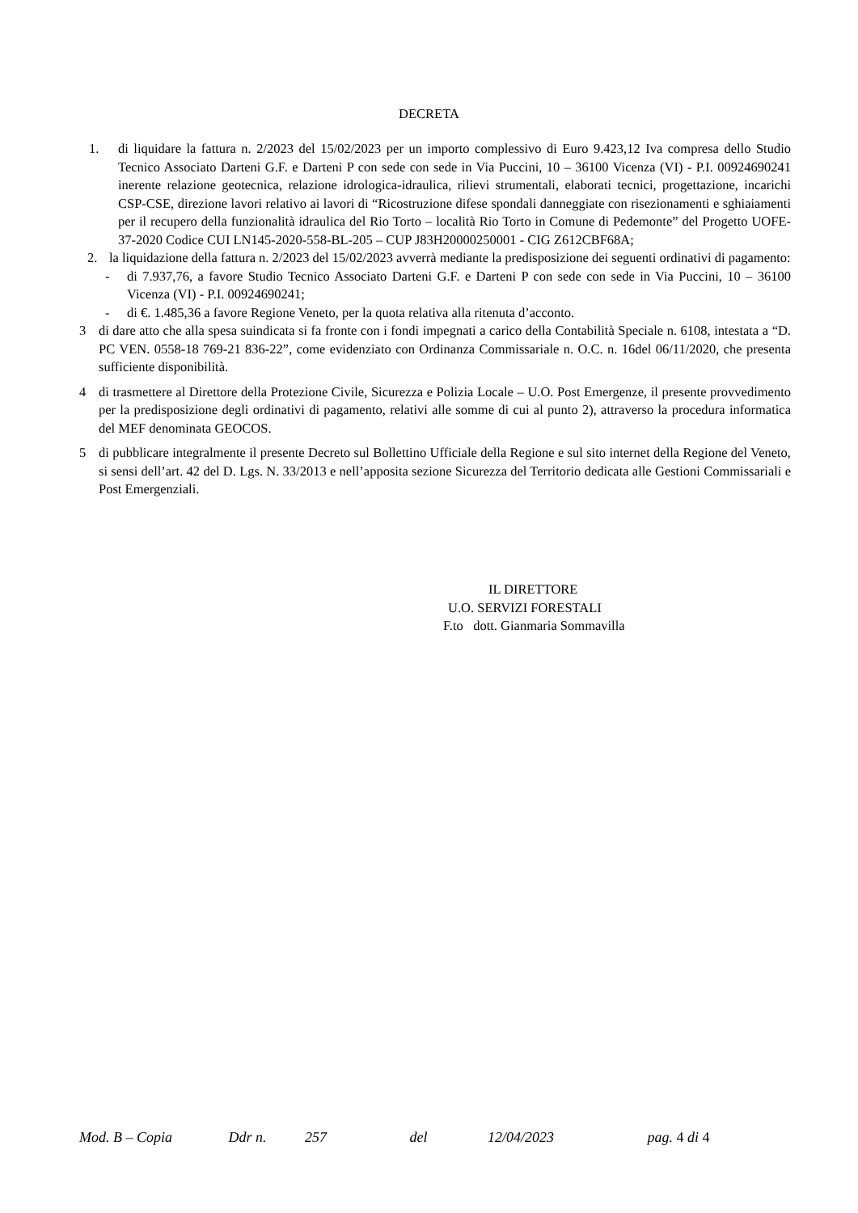DECRETA
1. di liquidare la fattura n. 2/2023 del 15/02/2023 per un importo complessivo di Euro 9.423,12 Iva compresa dello Studio Tecnico Associato Darteni G.F. e Darteni P con sede con sede in Via Puccini, 10 – 36100 Vicenza (VI) - P.I. 00924690241 inerente relazione geotecnica, relazione idrologica-idraulica, rilievi strumentali, elaborati tecnici, progettazione, incarichi CSP-CSE, direzione lavori relativo ai lavori di “Ricostruzione difese spondali danneggiate con risezionamenti e sghiaiamenti per il recupero della funzionalità idraulica del Rio Torto – località Rio Torto in Comune di Pedemonte” del Progetto UOFE-37-2020 Codice CUI LN145-2020-558-BL-205 – CUP J83H20000250001 - CIG Z612CBF68A;
2. la liquidazione della fattura n. 2/2023 del 15/02/2023 avverrà mediante la predisposizione dei seguenti ordinativi di pagamento:
- di 7.937,76, a favore Studio Tecnico Associato Darteni G.F. e Darteni P con sede con sede in Via Puccini, 10 – 36100 Vicenza (VI) - P.I. 00924690241;
- di €. 1.485,36 a favore Regione Veneto, per la quota relativa alla ritenuta d’acconto.
3 di dare atto che alla spesa suindicata si fa fronte con i fondi impegnati a carico della Contabilità Speciale n. 6108, intestata a “D. PC VEN. 0558-18 769-21 836-22”, come evidenziato con Ordinanza Commissariale n. O.C. n. 16del 06/11/2020, che presenta sufficiente disponibilità.
4 di trasmettere al Direttore della Protezione Civile, Sicurezza e Polizia Locale – U.O. Post Emergenze, il presente provvedimento per la predisposizione degli ordinativi di pagamento, relativi alle somme di cui al punto 2), attraverso la procedura informatica del MEF denominata GEOCOS.
5 di pubblicare integralmente il presente Decreto sul Bollettino Ufficiale della Regione e sul sito internet della Regione del Veneto, si sensi dell’art. 42 del D. Lgs. N. 33/2013 e nell’apposita sezione Sicurezza del Territorio dedicata alle Gestioni Commissariali e Post Emergenziali.
IL DIRETTORE
U.O. SERVIZI FORESTALI
F.to dott. Gianmaria Sommavilla
Mod. B – Copia Ddr n. 257 del 12/04/2023 pag. 4 di 4